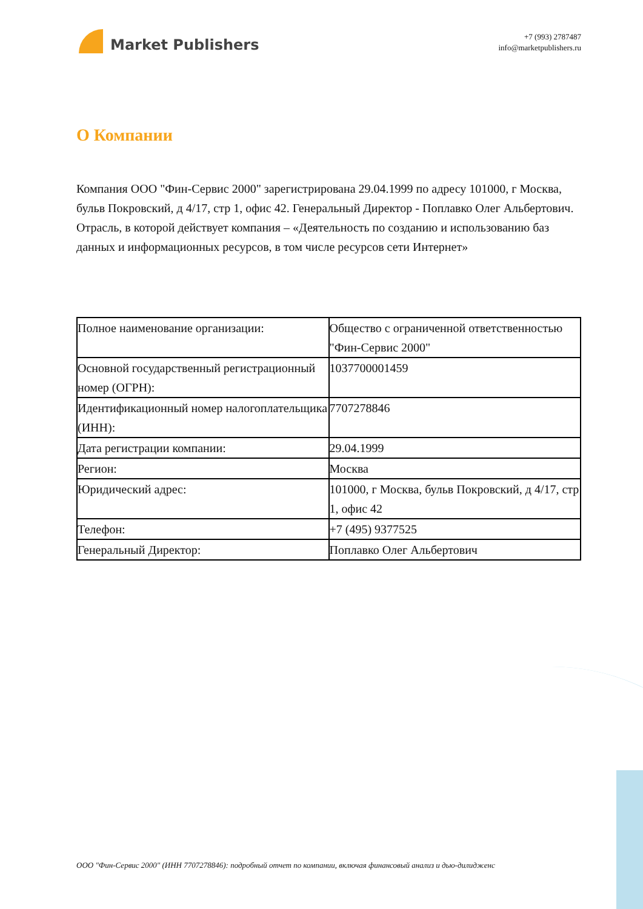Market Publishers
+7 (993) 2787487
info@marketpublishers.ru
О Компании
Компания ООО "Фин-Сервис 2000" зарегистрирована 29.04.1999 по адресу 101000, г Москва, бульв Покровский, д 4/17, стр 1, офис 42. Генеральный Директор - Поплавко Олег Альбертович. Отрасль, в которой действует компания – «Деятельность по созданию и использованию баз данных и информационных ресурсов, в том числе ресурсов сети Интернет»
| Полное наименование организации: | Общество с ограниченной ответственностью "Фин-Сервис 2000" |
| Основной государственный регистрационный номер (ОГРН): | 1037700001459 |
| Идентификационный номер налогоплательщика (ИНН): | 7707278846 |
| Дата регистрации компании: | 29.04.1999 |
| Регион: | Москва |
| Юридический адрес: | 101000, г Москва, бульв Покровский, д 4/17, стр 1, офис 42 |
| Телефон: | +7 (495) 9377525 |
| Генеральный Директор: | Поплавко Олег Альбертович |
ООО "Фин-Сервис 2000" (ИНН 7707278846): подробный отчет по компании, включая финансовый анализ и дью-дилидженс